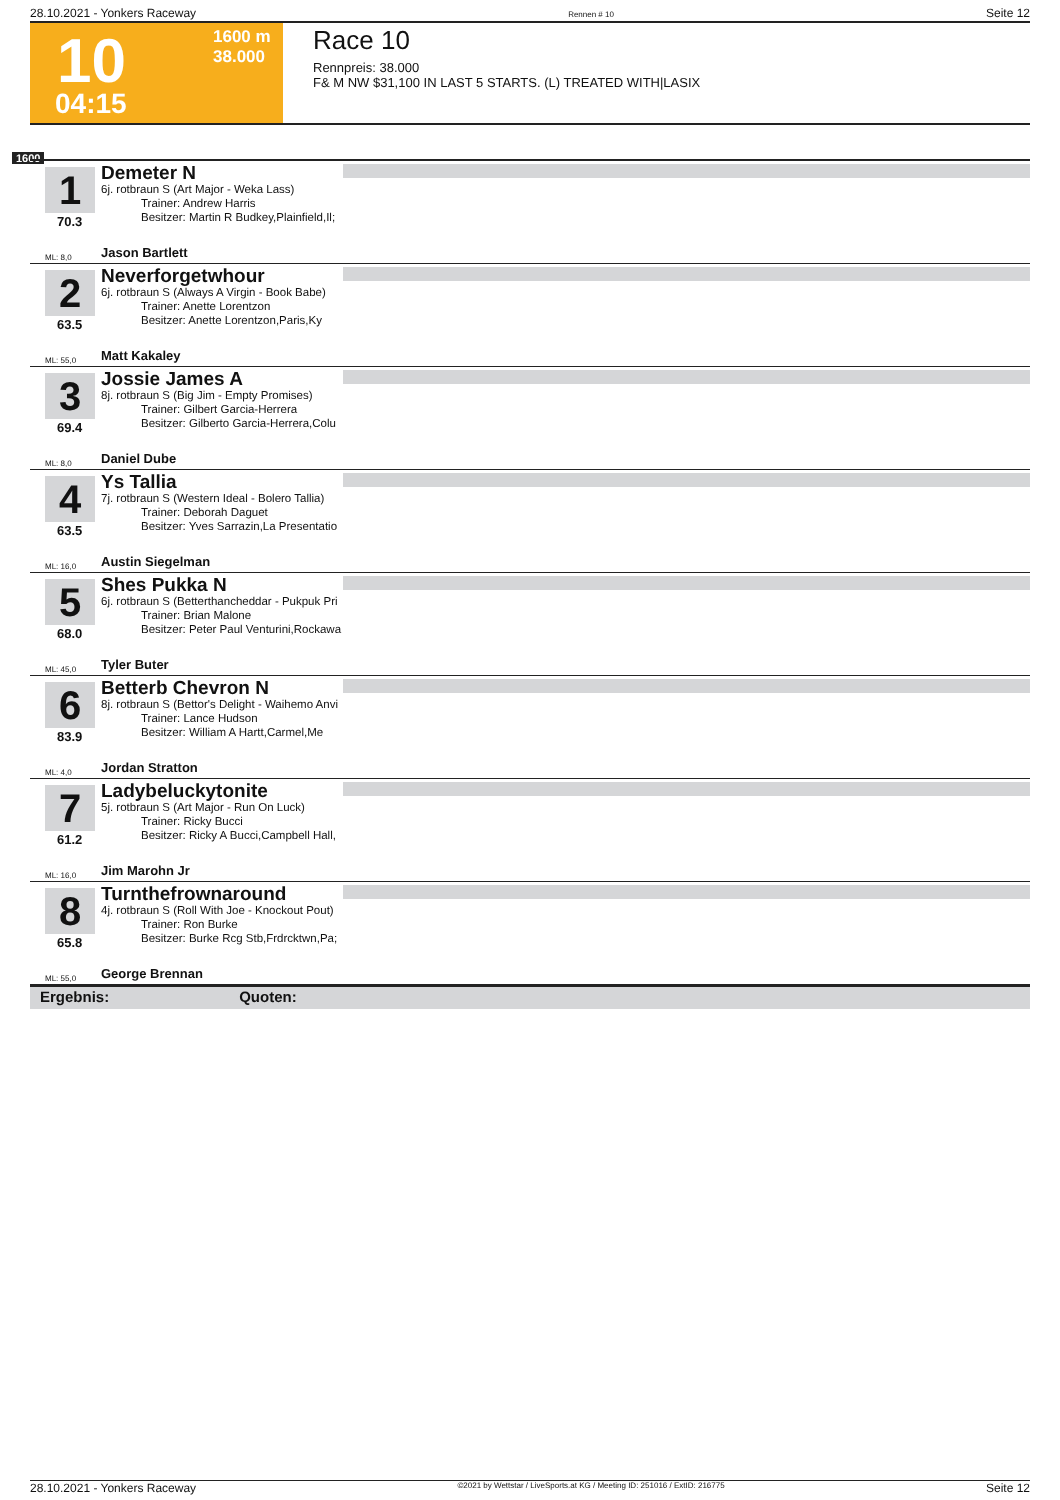28.10.2021 - Yonkers Raceway Rennen # 10 Seite 12
1600 m
38.000 10
04:15
Race 10
Rennpreis: 38.000
F& M NW $31,100 IN LAST 5 STARTS. (L) TREATED WITH|LASIX
1600
1 Demeter N
6j. rotbraun S (Art Major - Weka Lass)
Trainer: Andrew Harris
Besitzer: Martin R Budkey,Plainfield,Il;
70.3
ML: 8,0 Jason Bartlett
2 Neverforgetwhour
6j. rotbraun S (Always A Virgin - Book Babe)
Trainer: Anette Lorentzon
Besitzer: Anette Lorentzon,Paris,Ky
63.5
ML: 55,0 Matt Kakaley
3 Jossie James A
8j. rotbraun S (Big Jim - Empty Promises)
Trainer: Gilbert Garcia-Herrera
Besitzer: Gilberto Garcia-Herrera,Colu
69.4
ML: 8,0 Daniel Dube
4 Ys Tallia
7j. rotbraun S (Western Ideal - Bolero Tallia)
Trainer: Deborah Daguet
Besitzer: Yves Sarrazin,La Presentatio
63.5
ML: 16,0 Austin Siegelman
5 Shes Pukka N
6j. rotbraun S (Betterthancheddar - Pukpuk Pri
Trainer: Brian Malone
Besitzer: Peter Paul Venturini,Rockawa
68.0
ML: 45,0 Tyler Buter
6 Betterb Chevron N
8j. rotbraun S (Bettor's Delight - Waihemo Anvi
Trainer: Lance Hudson
Besitzer: William A Hartt,Carmel,Me
83.9
ML: 4,0 Jordan Stratton
7 Ladybeluckytonite
5j. rotbraun S (Art Major - Run On Luck)
Trainer: Ricky Bucci
Besitzer: Ricky A Bucci,Campbell Hall,
61.2
ML: 16,0 Jim Marohn Jr
8 Turnthefrownaround
4j. rotbraun S (Roll With Joe - Knockout Pout)
Trainer: Ron Burke
Besitzer: Burke Rcg Stb,Frdrcktwn,Pa;
65.8
ML: 55,0 George Brennan
Ergebnis: Quoten:
28.10.2021 - Yonkers Raceway ©2021 by Wettstar / LiveSports.at KG / Meeting ID: 251016 / ExtID: 216775 Seite 12